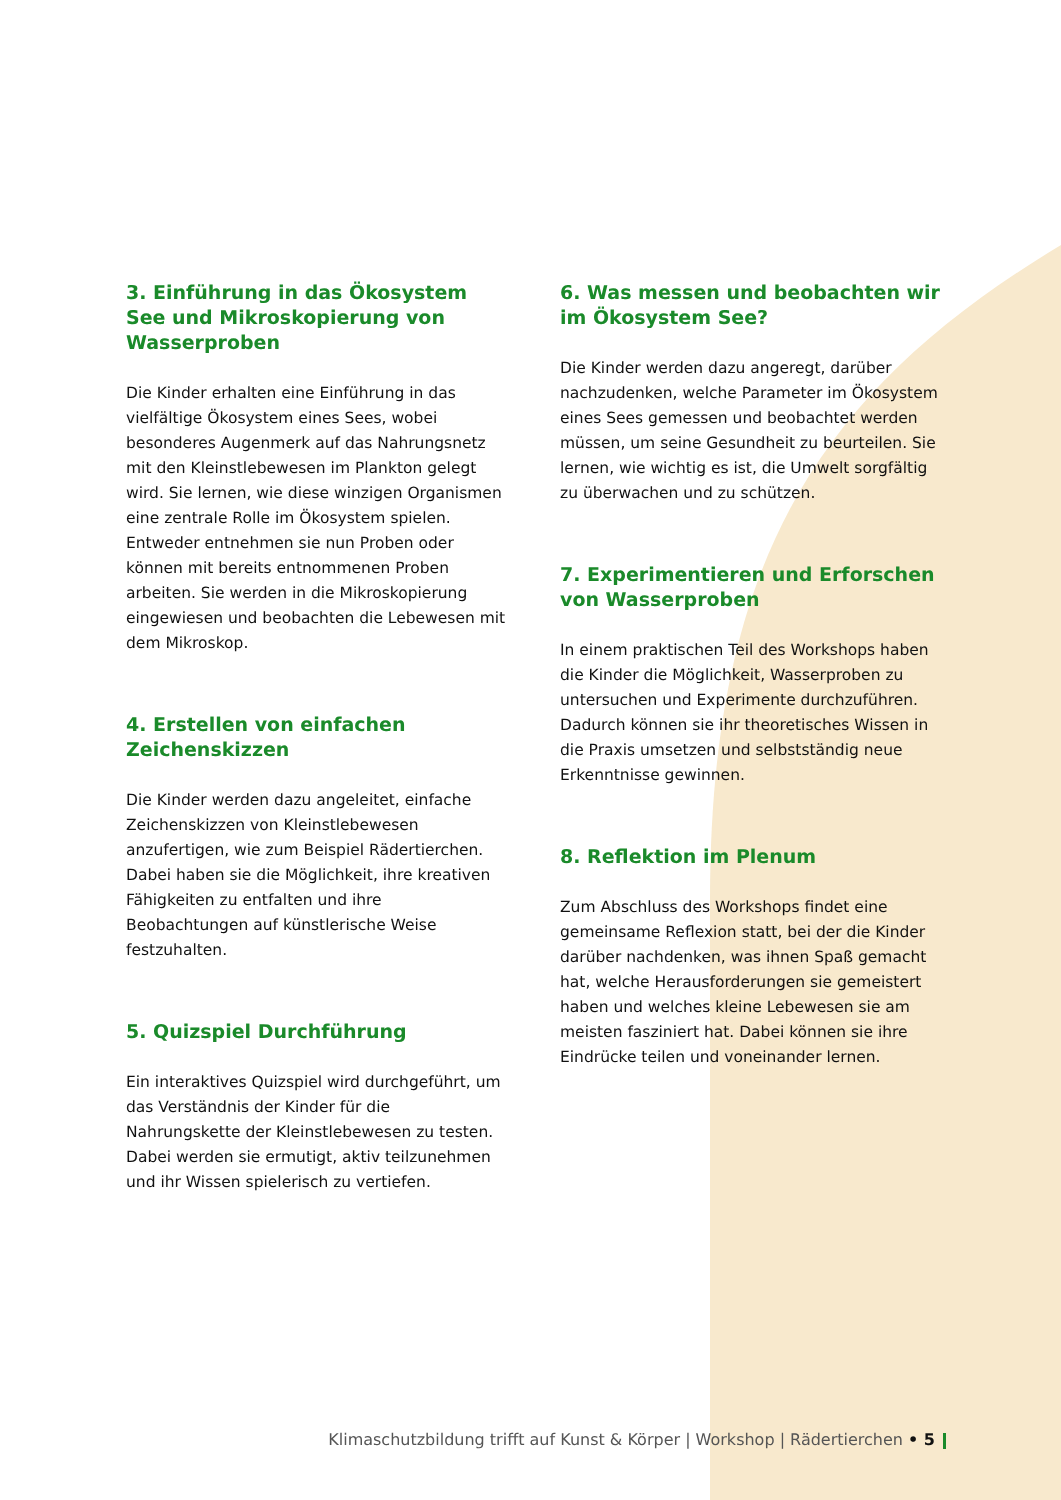3. Einführung in das Ökosystem See und Mikroskopierung von Wasserproben
Die Kinder erhalten eine Einführung in das vielfältige Ökosystem eines Sees, wobei besonderes Augenmerk auf das Nahrungsnetz mit den Kleinstlebewesen im Plankton gelegt wird. Sie lernen, wie diese winzigen Organismen eine zentrale Rolle im Ökosystem spielen. Entweder entnehmen sie nun Proben oder können mit bereits entnommenen Proben arbeiten. Sie werden in die Mikroskopierung eingewiesen und beobachten die Lebewesen mit dem Mikroskop.
4. Erstellen von einfachen Zeichenskizzen
Die Kinder werden dazu angeleitet, einfache Zeichenskizzen von Kleinstlebewesen anzufertigen, wie zum Beispiel Rädertierchen. Dabei haben sie die Möglichkeit, ihre kreativen Fähigkeiten zu entfalten und ihre Beobachtungen auf künstlerische Weise festzuhalten.
5. Quizspiel Durchführung
Ein interaktives Quizspiel wird durchgeführt, um das Verständnis der Kinder für die Nahrungskette der Kleinstlebewesen zu testen. Dabei werden sie ermutigt, aktiv teilzunehmen und ihr Wissen spielerisch zu vertiefen.
6. Was messen und beobachten wir im Ökosystem See?
Die Kinder werden dazu angeregt, darüber nachzudenken, welche Parameter im Ökosystem eines Sees gemessen und beobachtet werden müssen, um seine Gesundheit zu beurteilen. Sie lernen, wie wichtig es ist, die Umwelt sorgfältig zu überwachen und zu schützen.
7. Experimentieren und Erforschen von Wasserproben
In einem praktischen Teil des Workshops haben die Kinder die Möglichkeit, Wasserproben zu untersuchen und Experimente durchzuführen. Dadurch können sie ihr theoretisches Wissen in die Praxis umsetzen und selbstständig neue Erkenntnisse gewinnen.
8. Reflektion im Plenum
Zum Abschluss des Workshops findet eine gemeinsame Reflexion statt, bei der die Kinder darüber nachdenken, was ihnen Spaß gemacht hat, welche Herausforderungen sie gemeistert haben und welches kleine Lebewesen sie am meisten fasziniert hat. Dabei können sie ihre Eindrücke teilen und voneinander lernen.
Klimaschutzbildung trifft auf Kunst & Körper | Workshop | Rädertierchen • 5